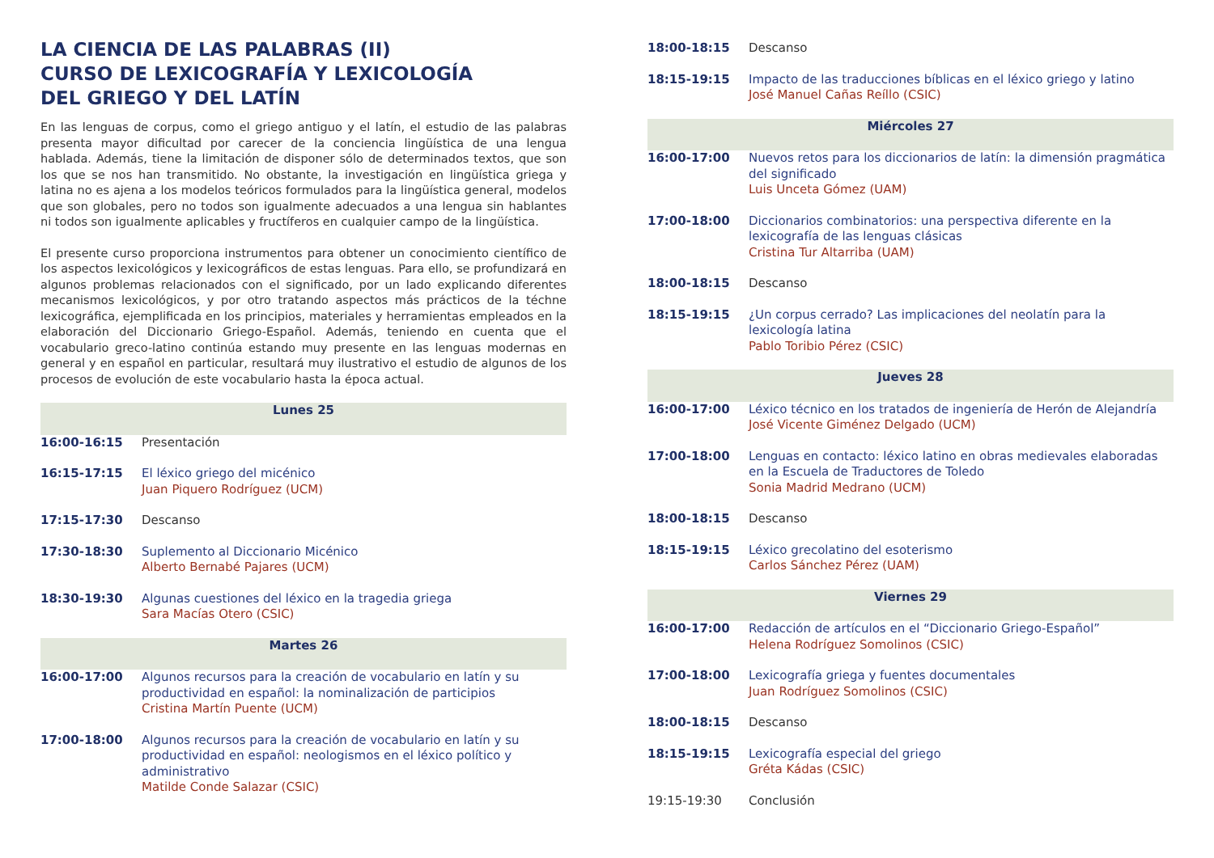LA CIENCIA DE LAS PALABRAS (II)
CURSO DE LEXICOGRAFÍA Y LEXICOLOGÍA
DEL GRIEGO Y DEL LATÍN
En las lenguas de corpus, como el griego antiguo y el latín, el estudio de las palabras presenta mayor dificultad por carecer de la conciencia lingüística de una lengua hablada. Además, tiene la limitación de disponer sólo de determinados textos, que son los que se nos han transmitido. No obstante, la investigación en lingüística griega y latina no es ajena a los modelos teóricos formulados para la lingüística general, modelos que son globales, pero no todos son igualmente adecuados a una lengua sin hablantes ni todos son igualmente aplicables y fructíferos en cualquier campo de la lingüística.
El presente curso proporciona instrumentos para obtener un conocimiento científico de los aspectos lexicológicos y lexicográficos de estas lenguas. Para ello, se profundizará en algunos problemas relacionados con el significado, por un lado explicando diferentes mecanismos lexicológicos, y por otro tratando aspectos más prácticos de la téchne lexicográfica, ejemplificada en los principios, materiales y herramientas empleados en la elaboración del Diccionario Griego-Español. Además, teniendo en cuenta que el vocabulario greco-latino continúa estando muy presente en las lenguas modernas en general y en español en particular, resultará muy ilustrativo el estudio de algunos de los procesos de evolución de este vocabulario hasta la época actual.
| Lunes 25 | |
| 16:00-16:15 | Presentación |
| 16:15-17:15 | El léxico griego del micénico Juan Piquero Rodríguez (UCM) |
| 17:15-17:30 | Descanso |
| 17:30-18:30 | Suplemento al Diccionario Micénico Alberto Bernabé Pajares (UCM) |
| 18:30-19:30 | Algunas cuestiones del léxico en la tragedia griega Sara Macías Otero (CSIC) |
| Martes 26 | |
| 16:00-17:00 | Algunos recursos para la creación de vocabulario en latín y su productividad en español: la nominalización de participios Cristina Martín Puente (UCM) |
| 17:00-18:00 | Algunos recursos para la creación de vocabulario en latín y su productividad en español: neologismos en el léxico político y administrativo Matilde Conde Salazar (CSIC) |
| 18:00-18:15 | Descanso |
| 18:15-19:15 | Impacto de las traducciones bíblicas en el léxico griego y latino José Manuel Cañas Reíllo (CSIC) |
| Miércoles 27 | |
| 16:00-17:00 | Nuevos retos para los diccionarios de latín: la dimensión pragmática del significado Luis Unceta Gómez (UAM) |
| 17:00-18:00 | Diccionarios combinatorios: una perspectiva diferente en la lexicografía de las lenguas clásicas Cristina Tur Altarriba (UAM) |
| 18:00-18:15 | Descanso |
| 18:15-19:15 | ¿Un corpus cerrado? Las implicaciones del neolatín para la lexicología latina Pablo Toribio Pérez (CSIC) |
| Jueves 28 | |
| 16:00-17:00 | Léxico técnico en los tratados de ingeniería de Herón de Alejandría José Vicente Giménez Delgado (UCM) |
| 17:00-18:00 | Lenguas en contacto: léxico latino en obras medievales elaboradas en la Escuela de Traductores de Toledo Sonia Madrid Medrano (UCM) |
| 18:00-18:15 | Descanso |
| 18:15-19:15 | Léxico grecolatino del esoterismo Carlos Sánchez Pérez (UAM) |
| Viernes 29 | |
| 16:00-17:00 | Redacción de artículos en el “Diccionario Griego-Español” Helena Rodríguez Somolinos (CSIC) |
| 17:00-18:00 | Lexicografía griega y fuentes documentales Juan Rodríguez Somolinos (CSIC) |
| 18:00-18:15 | Descanso |
| 18:15-19:15 | Lexicografía especial del griego Gréta Kádas (CSIC) |
| 19:15-19:30 | Conclusión |